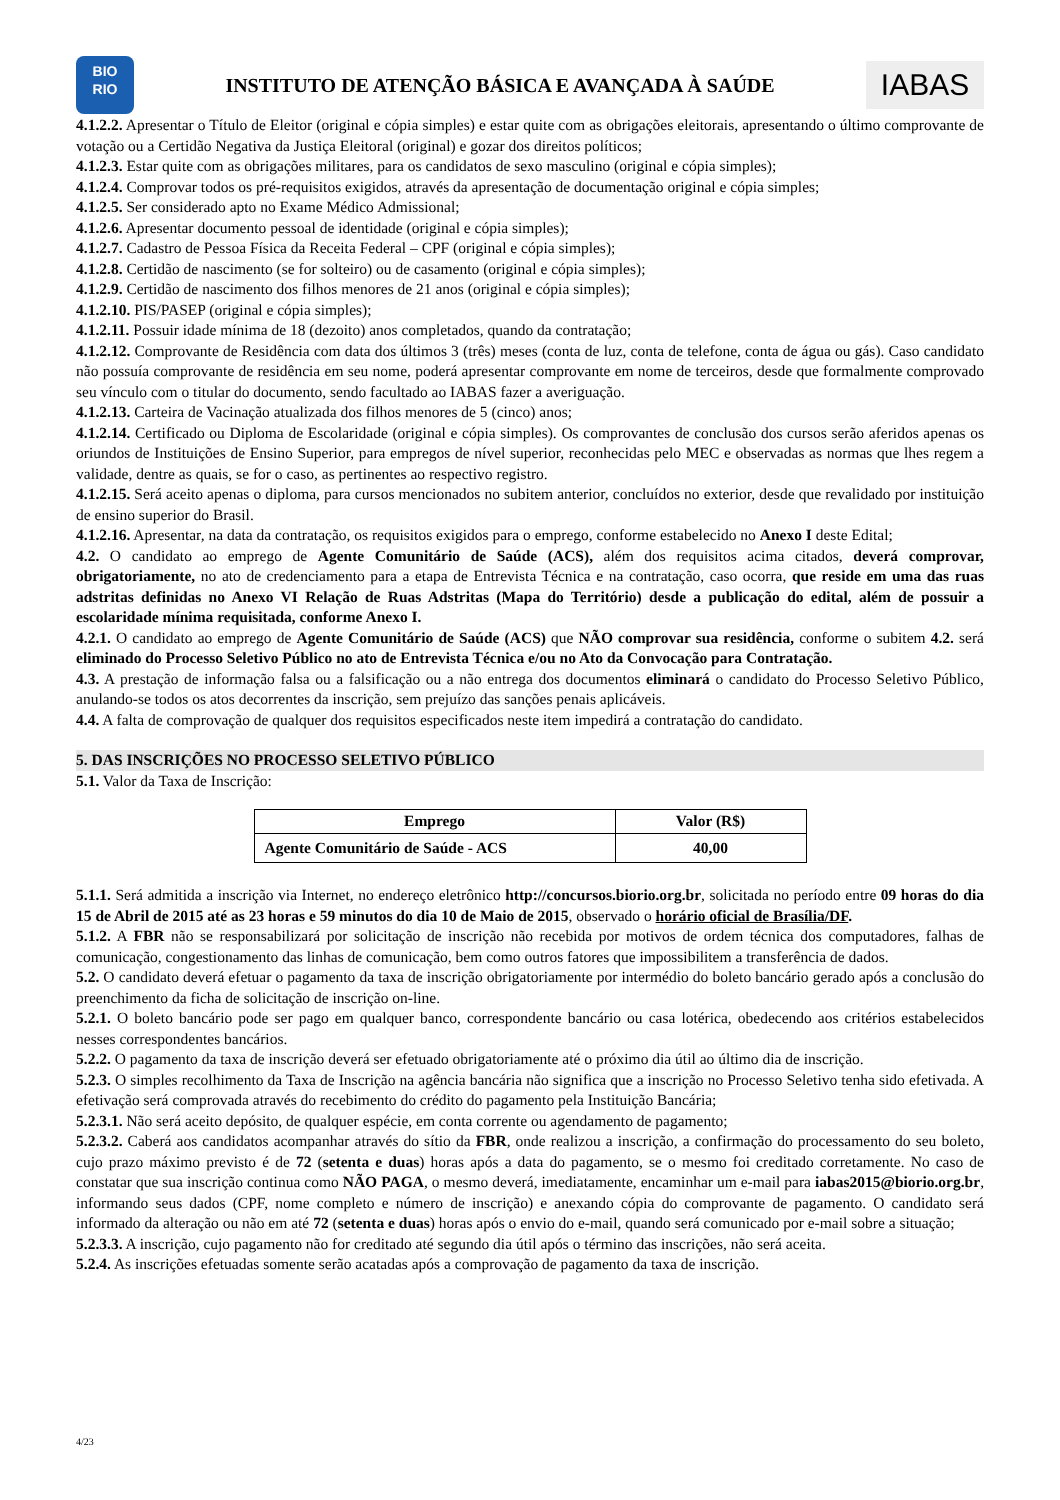BIO
RIO
INSTITUTO DE ATENÇÃO BÁSICA E AVANÇADA À SAÚDE
IABAS
4.1.2.2. Apresentar o Título de Eleitor (original e cópia simples) e estar quite com as obrigações eleitorais, apresentando o último comprovante de votação ou a Certidão Negativa da Justiça Eleitoral (original) e gozar dos direitos políticos;
4.1.2.3. Estar quite com as obrigações militares, para os candidatos de sexo masculino (original e cópia simples);
4.1.2.4. Comprovar todos os pré-requisitos exigidos, através da apresentação de documentação original e cópia simples;
4.1.2.5. Ser considerado apto no Exame Médico Admissional;
4.1.2.6. Apresentar documento pessoal de identidade (original e cópia simples);
4.1.2.7. Cadastro de Pessoa Física da Receita Federal – CPF (original e cópia simples);
4.1.2.8. Certidão de nascimento (se for solteiro) ou de casamento (original e cópia simples);
4.1.2.9. Certidão de nascimento dos filhos menores de 21 anos (original e cópia simples);
4.1.2.10. PIS/PASEP (original e cópia simples);
4.1.2.11. Possuir idade mínima de 18 (dezoito) anos completados, quando da contratação;
4.1.2.12. Comprovante de Residência com data dos últimos 3 (três) meses (conta de luz, conta de telefone, conta de água ou gás). Caso candidato não possuía comprovante de residência em seu nome, poderá apresentar comprovante em nome de terceiros, desde que formalmente comprovado seu vínculo com o titular do documento, sendo facultado ao IABAS fazer a averiguação.
4.1.2.13. Carteira de Vacinação atualizada dos filhos menores de 5 (cinco) anos;
4.1.2.14. Certificado ou Diploma de Escolaridade (original e cópia simples). Os comprovantes de conclusão dos cursos serão aferidos apenas os oriundos de Instituições de Ensino Superior, para empregos de nível superior, reconhecidas pelo MEC e observadas as normas que lhes regem a validade, dentre as quais, se for o caso, as pertinentes ao respectivo registro.
4.1.2.15. Será aceito apenas o diploma, para cursos mencionados no subitem anterior, concluídos no exterior, desde que revalidado por instituição de ensino superior do Brasil.
4.1.2.16. Apresentar, na data da contratação, os requisitos exigidos para o emprego, conforme estabelecido no Anexo I deste Edital;
4.2. O candidato ao emprego de Agente Comunitário de Saúde (ACS), além dos requisitos acima citados, deverá comprovar, obrigatoriamente, no ato de credenciamento para a etapa de Entrevista Técnica e na contratação, caso ocorra, que reside em uma das ruas adstritas definidas no Anexo VI Relação de Ruas Adstritas (Mapa do Território) desde a publicação do edital, além de possuir a escolaridade mínima requisitada, conforme Anexo I.
4.2.1. O candidato ao emprego de Agente Comunitário de Saúde (ACS) que NÃO comprovar sua residência, conforme o subitem 4.2. será eliminado do Processo Seletivo Público no ato de Entrevista Técnica e/ou no Ato da Convocação para Contratação.
4.3. A prestação de informação falsa ou a falsificação ou a não entrega dos documentos eliminará o candidato do Processo Seletivo Público, anulando-se todos os atos decorrentes da inscrição, sem prejuízo das sanções penais aplicáveis.
4.4. A falta de comprovação de qualquer dos requisitos especificados neste item impedirá a contratação do candidato.
5. DAS INSCRIÇÕES NO PROCESSO SELETIVO PÚBLICO
5.1. Valor da Taxa de Inscrição:
| Emprego | Valor (R$) |
| --- | --- |
| Agente Comunitário de Saúde - ACS | 40,00 |
5.1.1. Será admitida a inscrição via Internet, no endereço eletrônico http://concursos.biorio.org.br, solicitada no período entre 09 horas do dia 15 de Abril de 2015 até as 23 horas e 59 minutos do dia 10 de Maio de 2015, observado o horário oficial de Brasília/DF.
5.1.2. A FBR não se responsabilizará por solicitação de inscrição não recebida por motivos de ordem técnica dos computadores, falhas de comunicação, congestionamento das linhas de comunicação, bem como outros fatores que impossibilitem a transferência de dados.
5.2. O candidato deverá efetuar o pagamento da taxa de inscrição obrigatoriamente por intermédio do boleto bancário gerado após a conclusão do preenchimento da ficha de solicitação de inscrição on-line.
5.2.1. O boleto bancário pode ser pago em qualquer banco, correspondente bancário ou casa lotérica, obedecendo aos critérios estabelecidos nesses correspondentes bancários.
5.2.2. O pagamento da taxa de inscrição deverá ser efetuado obrigatoriamente até o próximo dia útil ao último dia de inscrição.
5.2.3. O simples recolhimento da Taxa de Inscrição na agência bancária não significa que a inscrição no Processo Seletivo tenha sido efetivada. A efetivação será comprovada através do recebimento do crédito do pagamento pela Instituição Bancária;
5.2.3.1. Não será aceito depósito, de qualquer espécie, em conta corrente ou agendamento de pagamento;
5.2.3.2. Caberá aos candidatos acompanhar através do sítio da FBR, onde realizou a inscrição, a confirmação do processamento do seu boleto, cujo prazo máximo previsto é de 72 (setenta e duas) horas após a data do pagamento, se o mesmo foi creditado corretamente. No caso de constatar que sua inscrição continua como NÃO PAGA, o mesmo deverá, imediatamente, encaminhar um e-mail para iabas2015@biorio.org.br, informando seus dados (CPF, nome completo e número de inscrição) e anexando cópia do comprovante de pagamento. O candidato será informado da alteração ou não em até 72 (setenta e duas) horas após o envio do e-mail, quando será comunicado por e-mail sobre a situação;
5.2.3.3. A inscrição, cujo pagamento não for creditado até segundo dia útil após o término das inscrições, não será aceita.
5.2.4. As inscrições efetuadas somente serão acatadas após a comprovação de pagamento da taxa de inscrição.
4/23